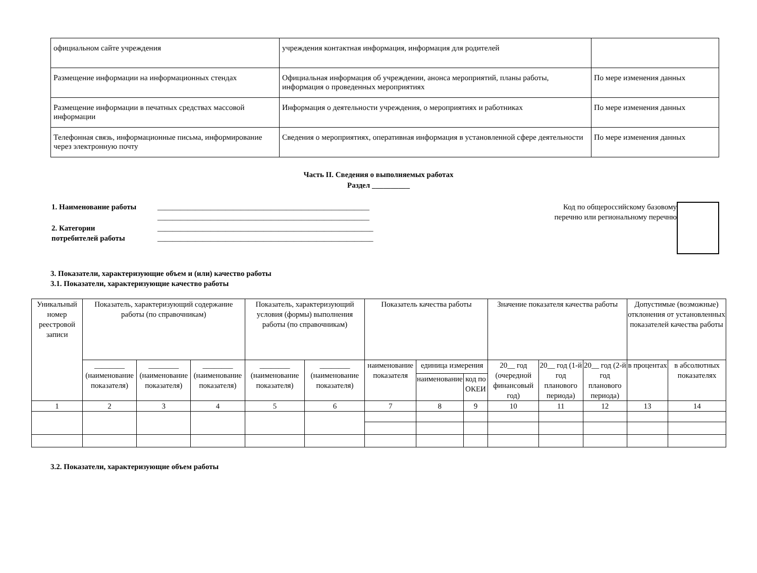| официальном сайте учреждения | учреждения контактная информация, информация для родителей | |
| Размещение информации на информационных стендах | Официальная информация об учреждении, анонса мероприятий, планы работы, информация о проведенных мероприятиях | По мере изменения данных |
| Размещение информации в печатных средствах массовой информации | Информация о деятельности учреждения, о мероприятиях и работниках | По мере изменения данных |
| Телефонная связь, информационные письма, информирование через электронную почту | Сведения о мероприятиях, оперативная информация в установленной сфере деятельности | По мере изменения данных |
Часть II. Сведения о выполняемых работах
Раздел __________
1. Наименование работы ________________________________________________________
________________________________________________________
2. Категории
потребителей работы
_________________________________________________________
_________________________________________________________
Код по общероссийскому базовому
перечню или региональному перечню
3. Показатели, характеризующие объем и (или) качество работы
3.1. Показатели, характеризующие качество работы
| Уникальный номер реестровой записи | Показатель, характеризующий содержание работы (по справочникам) | | | Показатель, характеризующий условия (формы) выполнения работы (по справочникам) | | Показатель качества работы | | | Значение показателя качества работы | | | Допустимые (возможные) отклонения от установленных показателей качества работы | |
| --- | --- | --- | --- | --- | --- | --- | --- | --- | --- | --- | --- | --- | --- |
| | ________ (наименование показателя) | ________ (наименование показателя) | ________ (наименование показателя) | ________ (наименование показателя) | ________ (наименование показателя) | наименование показателя | единица измерения | | 20__ год (очередной финансовый год) | 20__ год (1-й год планового периода) | 20__ год (2-й год планового периода) | в процентах | в абсолютных показателях |
| | | | | | | | наименование | код по ОКЕИ | | | | | |
| 1 | 2 | 3 | 4 | 5 | 6 | 7 | 8 | 9 | 10 | 11 | 12 | 13 | 14 |
3.2. Показатели, характеризующие объем работы